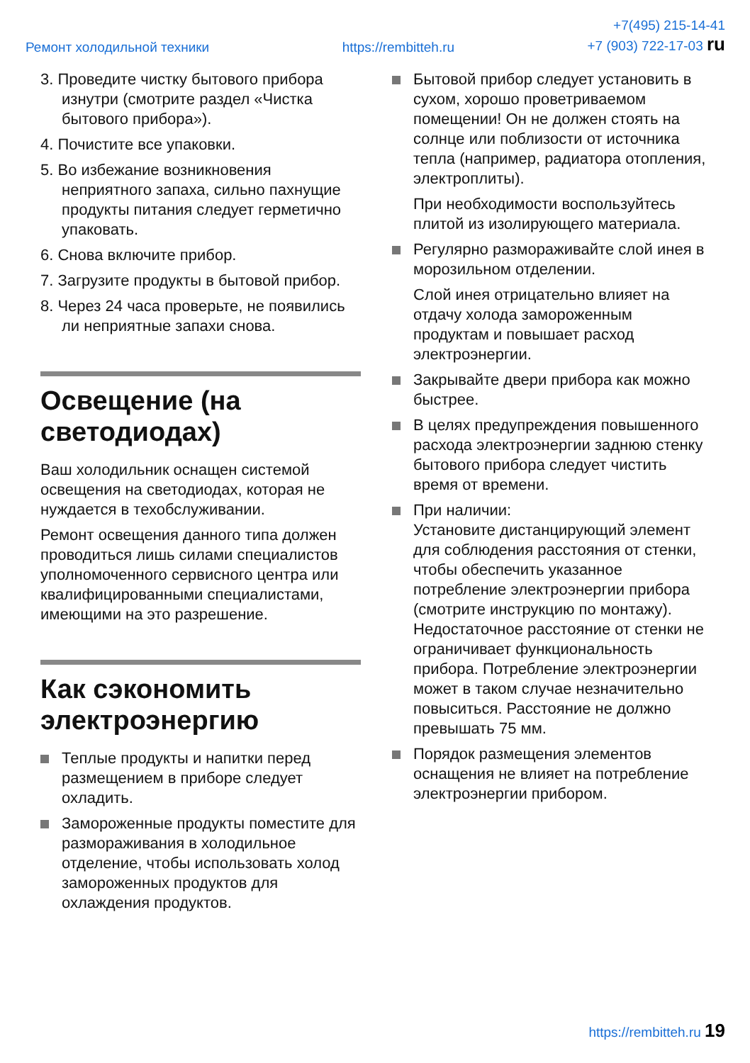Ремонт холодильной техники https://rembitteh.ru +7(495) 215-14-41
+7 (903) 722-17-03 ru
3. Проведите чистку бытового прибора изнутри (смотрите раздел «Чистка бытового прибора»).
4. Почистите все упаковки.
5. Во избежание возникновения неприятного запаха, сильно пахнущие продукты питания следует герметично упаковать.
6. Снова включите прибор.
7. Загрузите продукты в бытовой прибор.
8. Через 24 часа проверьте, не появились ли неприятные запахи снова.
Освещение (на светодиодах)
Ваш холодильник оснащен системой освещения на светодиодах, которая не нуждается в техобслуживании.
Ремонт освещения данного типа должен проводиться лишь силами специалистов уполномоченного сервисного центра или квалифицированными специалистами, имеющими на это разрешение.
Как сэкономить электроэнергию
Теплые продукты и напитки перед размещением в приборе следует охладить.
Замороженные продукты поместите для размораживания в холодильное отделение, чтобы использовать холод замороженных продуктов для охлаждения продуктов.
Бытовой прибор следует установить в сухом, хорошо проветриваемом помещении! Он не должен стоять на солнце или поблизости от источника тепла (например, радиатора отопления, электроплиты).
При необходимости воспользуйтесь плитой из изолирующего материала.
Регулярно размораживайте слой инея в морозильном отделении.
Слой инея отрицательно влияет на отдачу холода замороженным продуктам и повышает расход электроэнергии.
Закрывайте двери прибора как можно быстрее.
В целях предупреждения повышенного расхода электроэнергии заднюю стенку бытового прибора следует чистить время от времени.
При наличии:
Установите дистанцирующий элемент для соблюдения расстояния от стенки, чтобы обеспечить указанное потребление электроэнергии прибора (смотрите инструкцию по монтажу). Недостаточное расстояние от стенки не ограничивает функциональность прибора. Потребление электроэнергии может в таком случае незначительно повыситься. Расстояние не должно превышать 75 мм.
Порядок размещения элементов оснащения не влияет на потребление электроэнергии прибором.
https://rembitteh.ru 19